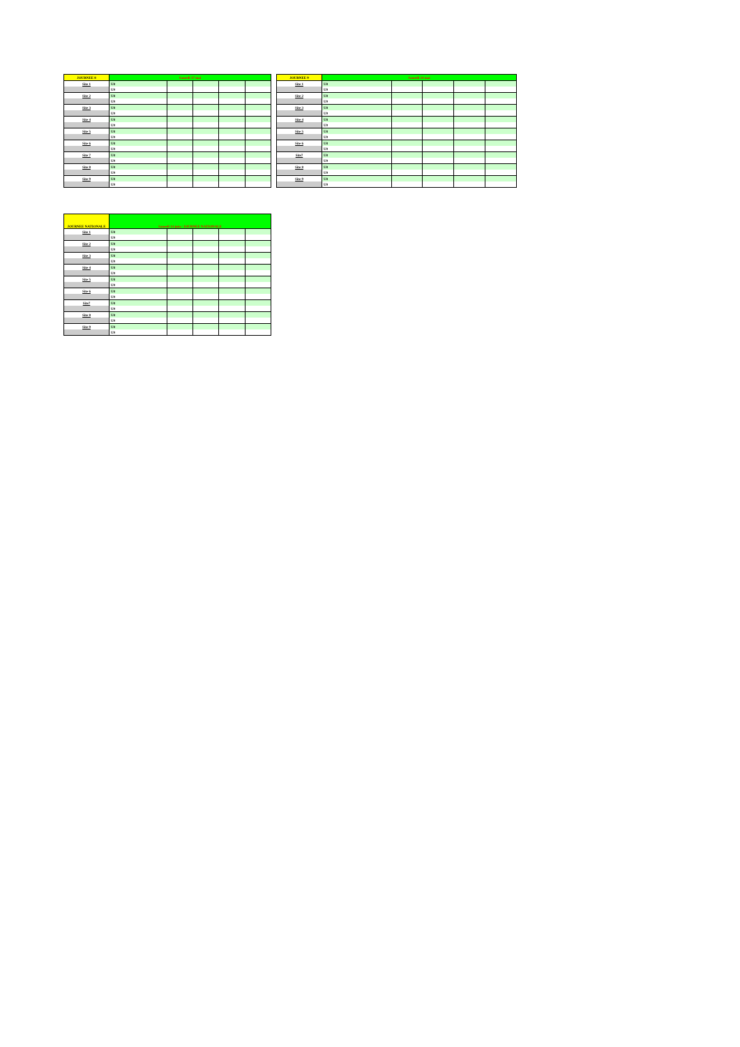| JOURNEE 8 | Samedi 17 mai | | | | |
| Site 1 | U8 | | | | |
| | U9 | | | | |
| Site 2 | U8 | | | | |
| | U9 | | | | |
| Site 3 | U8 | | | | |
| | U9 | | | | |
| Site 4 | U8 | | | | |
| | U9 | | | | |
| Site 5 | U8 | | | | |
| | U9 | | | | |
| Site 6 | U8 | | | | |
| | U9 | | | | |
| Site 7 | U8 | | | | |
| | U9 | | | | |
| Site 8 | U8 | | | | |
| | U9 | | | | |
| Site 9 | U8 | | | | |
| | U9 | | | | |
| JOURNEE 9 | Samedi 24 mai | | | | |
| Site 1 | U8 | | | | |
| | U9 | | | | |
| Site 2 | U8 | | | | |
| | U9 | | | | |
| Site 3 | U8 | | | | |
| | U9 | | | | |
| Site 4 | U8 | | | | |
| | U9 | | | | |
| Site 5 | U8 | | | | |
| | U9 | | | | |
| Site 6 | U8 | | | | |
| | U9 | | | | |
| Site7 | U8 | | | | |
| | U9 | | | | |
| Site 8 | U8 | | | | |
| | U9 | | | | |
| Site 9 | U8 | | | | |
| | U9 | | | | |
| JOURNEE NATIONALE | Samedi 14 juin / JOURNEE NATIONALE | | | | |
| Site 1 | U8 | | | | |
| | U9 | | | | |
| Site 2 | U8 | | | | |
| | U9 | | | | |
| Site 3 | U8 | | | | |
| | U9 | | | | |
| Site 4 | U8 | | | | |
| | U9 | | | | |
| Site 5 | U8 | | | | |
| | U9 | | | | |
| Site 6 | U8 | | | | |
| | U9 | | | | |
| Site7 | U8 | | | | |
| | U9 | | | | |
| Site 8 | U8 | | | | |
| | U9 | | | | |
| Site 9 | U8 | | | | |
| | U9 | | | | |